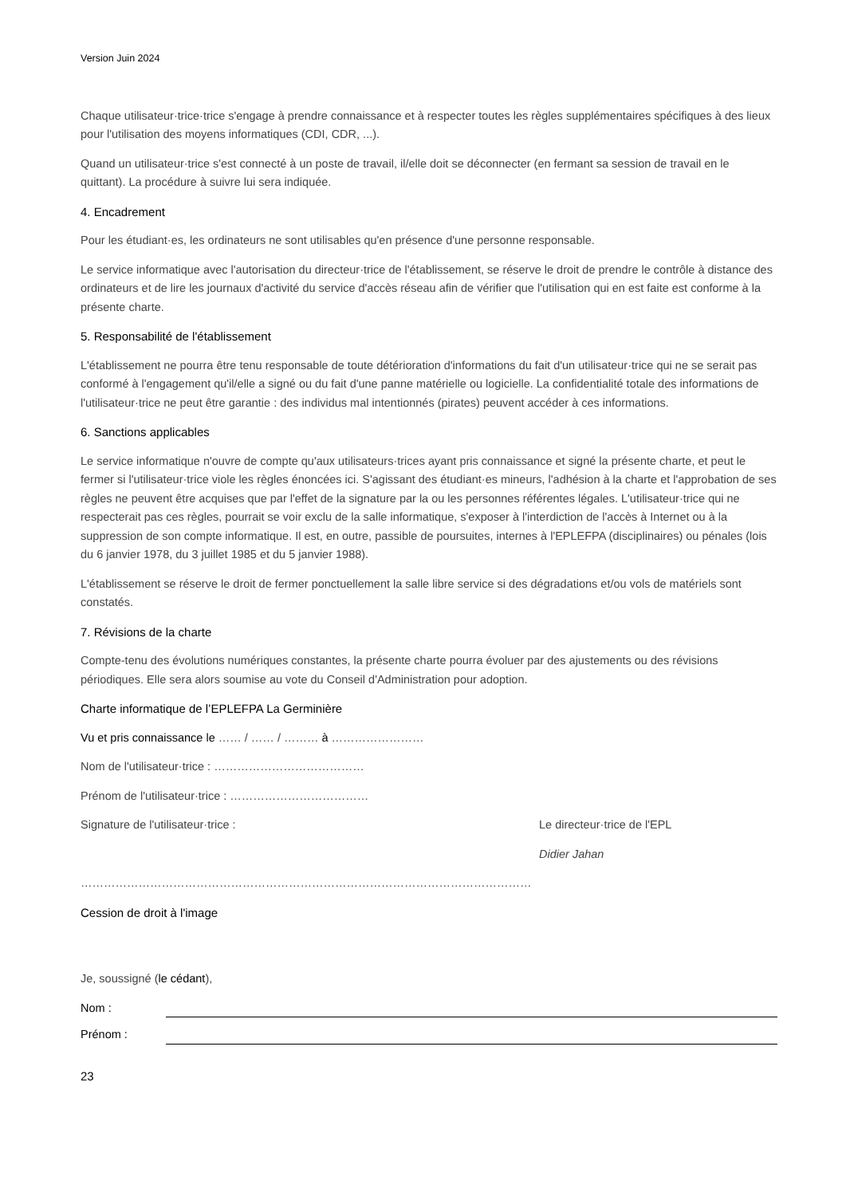Version Juin 2024
Chaque utilisateur·trice·trice s'engage à prendre connaissance et à respecter toutes les règles supplémentaires spécifiques à des lieux pour l'utilisation des moyens informatiques (CDI, CDR, ...).
Quand un utilisateur·trice s'est connecté à un poste de travail, il/elle doit se déconnecter (en fermant sa session de travail en le quittant). La procédure à suivre lui sera indiquée.
4. Encadrement
Pour les étudiant·es, les ordinateurs ne sont utilisables qu'en présence d'une personne responsable.
Le service informatique avec l'autorisation du directeur·trice de l'établissement, se réserve le droit de prendre le contrôle à distance des ordinateurs et de lire les journaux d'activité du service d'accès réseau afin de vérifier que l'utilisation qui en est faite est conforme à la présente charte.
5. Responsabilité de l'établissement
L'établissement ne pourra être tenu responsable de toute détérioration d'informations du fait d'un utilisateur·trice qui ne se serait pas conformé à l'engagement qu'il/elle a signé ou du fait d'une panne matérielle ou logicielle. La confidentialité totale des informations de l'utilisateur·trice ne peut être garantie : des individus mal intentionnés (pirates) peuvent accéder à ces informations.
6. Sanctions applicables
Le service informatique n'ouvre de compte qu'aux utilisateurs·trices ayant pris connaissance et signé la présente charte, et peut le fermer si l'utilisateur·trice viole les règles énoncées ici. S'agissant des étudiant·es mineurs, l'adhésion à la charte et l'approbation de ses règles ne peuvent être acquises que par l'effet de la signature par la ou les personnes référentes légales. L'utilisateur·trice qui ne respecterait pas ces règles, pourrait se voir exclu de la salle informatique, s'exposer à l'interdiction de l'accès à Internet ou à la suppression de son compte informatique. Il est, en outre, passible de poursuites, internes à l'EPLEFPA (disciplinaires) ou pénales (lois du 6 janvier 1978, du 3 juillet 1985 et du 5 janvier 1988).
L'établissement se réserve le droit de fermer ponctuellement la salle libre service si des dégradations et/ou vols de matériels sont constatés.
7. Révisions de la charte
Compte-tenu des évolutions numériques constantes, la présente charte pourra évoluer par des ajustements ou des révisions périodiques. Elle sera alors soumise au vote du Conseil d'Administration pour adoption.
Charte informatique de l’EPLEFPA La Germinière
Vu et pris connaissance le …… / …… / ……… à ……………………
Nom de l'utilisateur·trice : …………………………………
Prénom de l'utilisateur·trice : ………………………………
Signature de l'utilisateur·trice : Le directeur·trice de l'EPL
Didier Jahan
………………………………………………………………………………………………………
Cession de droit à l'image
Je, soussigné (le cédant),
Nom :
Prénom :
23